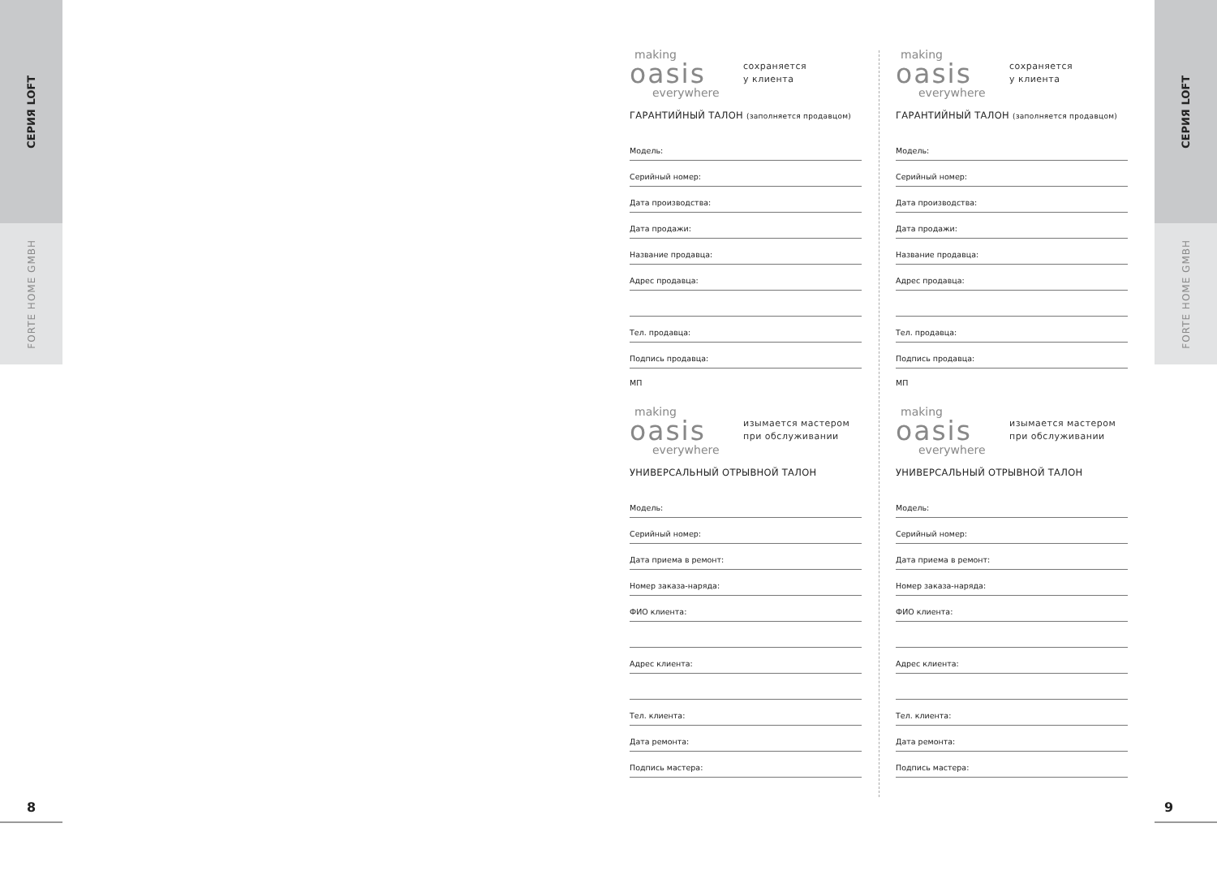СЕРИЯ LOFT
FORTE HOME GMBH
8
СЕРИЯ LOFT
FORTE HOME GMBH
9
making
oasis
everywhere
сохраняется
у клиента
ГАРАНТИЙНЫЙ ТАЛОН (заполняется продавцом)
Модель:
Серийный номер:
Дата производства:
Дата продажи:
Название продавца:
Адрес продавца:
Тел. продавца:
Подпись продавца:
МП
making
oasis
everywhere
сохраняется
у клиента
ГАРАНТИЙНЫЙ ТАЛОН (заполняется продавцом)
Модель:
Серийный номер:
Дата производства:
Дата продажи:
Название продавца:
Адрес продавца:
Тел. продавца:
Подпись продавца:
МП
making
oasis
everywhere
изымается мастером
при обслуживании
УНИВЕРСАЛЬНЫЙ ОТРЫВНОЙ ТАЛОН
Модель:
Серийный номер:
Дата приема в ремонт:
Номер заказа-наряда:
ФИО клиента:
Адрес клиента:
Тел. клиента:
Дата ремонта:
Подпись мастера:
making
oasis
everywhere
изымается мастером
при обслуживании
УНИВЕРСАЛЬНЫЙ ОТРЫВНОЙ ТАЛОН
Модель:
Серийный номер:
Дата приема в ремонт:
Номер заказа-наряда:
ФИО клиента:
Адрес клиента:
Тел. клиента:
Дата ремонта:
Подпись мастера: